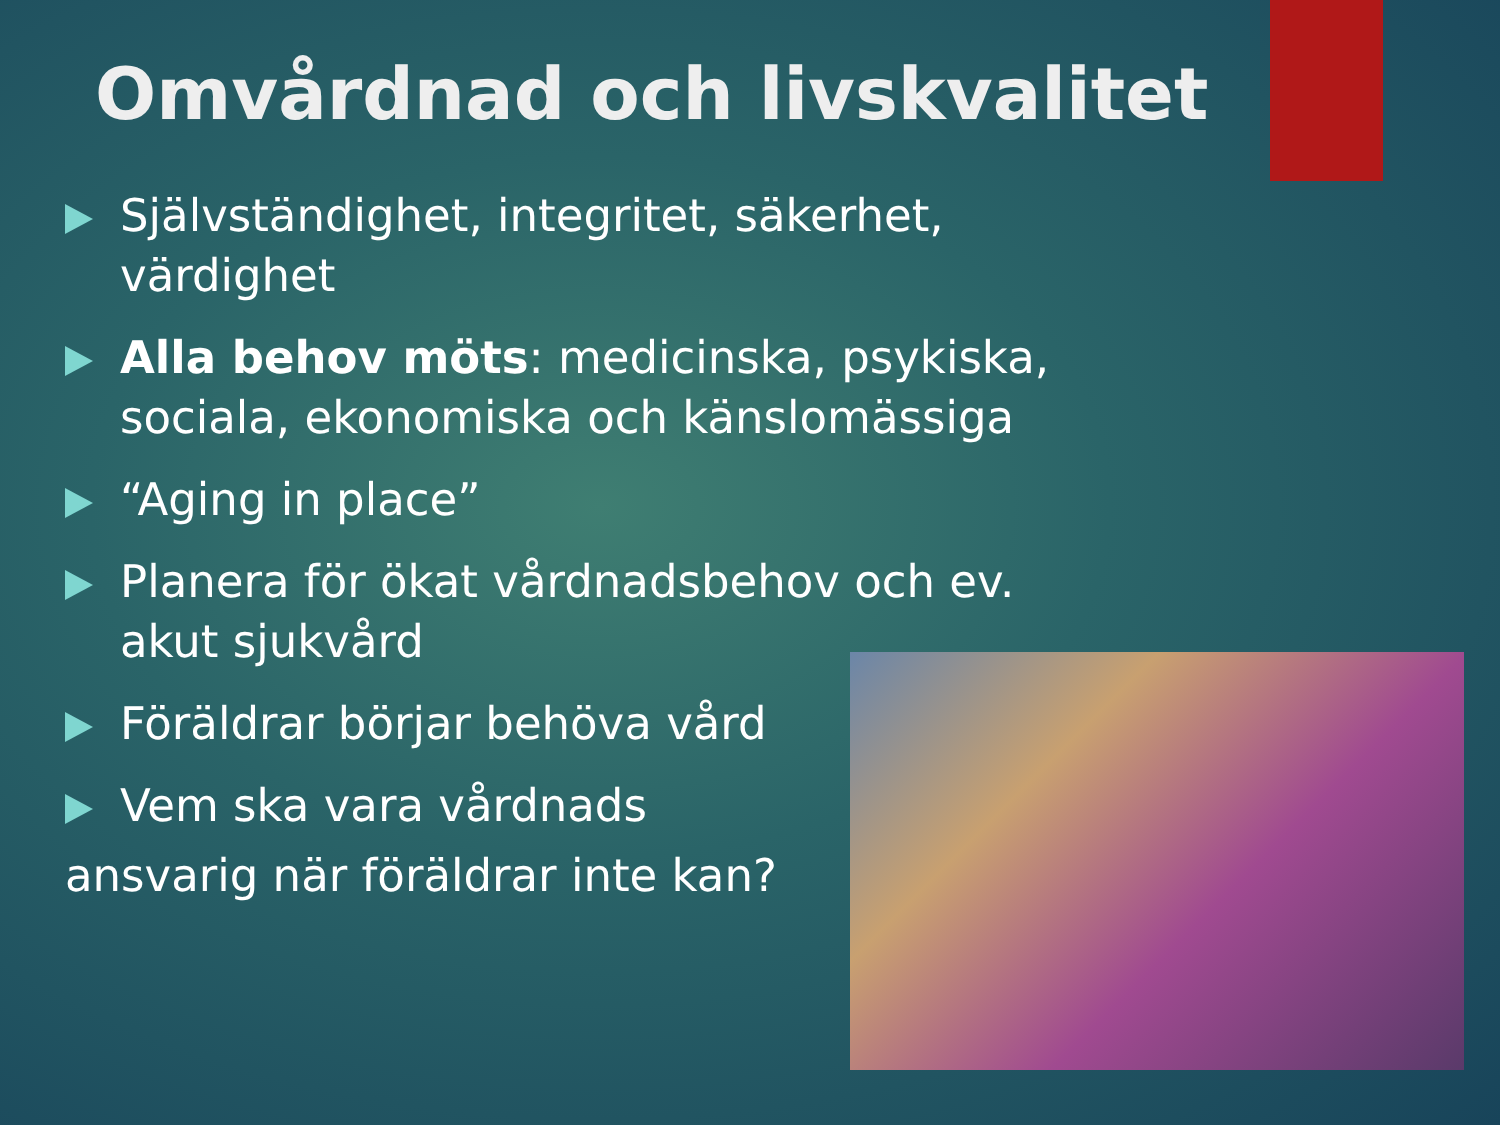Omvårdnad och livskvalitet
Självständighet, integritet, säkerhet, värdighet
Alla behov möts: medicinska, psykiska, sociala, ekonomiska och känslomässiga
“Aging in place”
Planera för ökat vårdnadsbehov och ev. akut sjukvård
Föräldrar börjar behöva vård
Vem ska vara vårdnads
ansvarig när föräldrar inte kan?